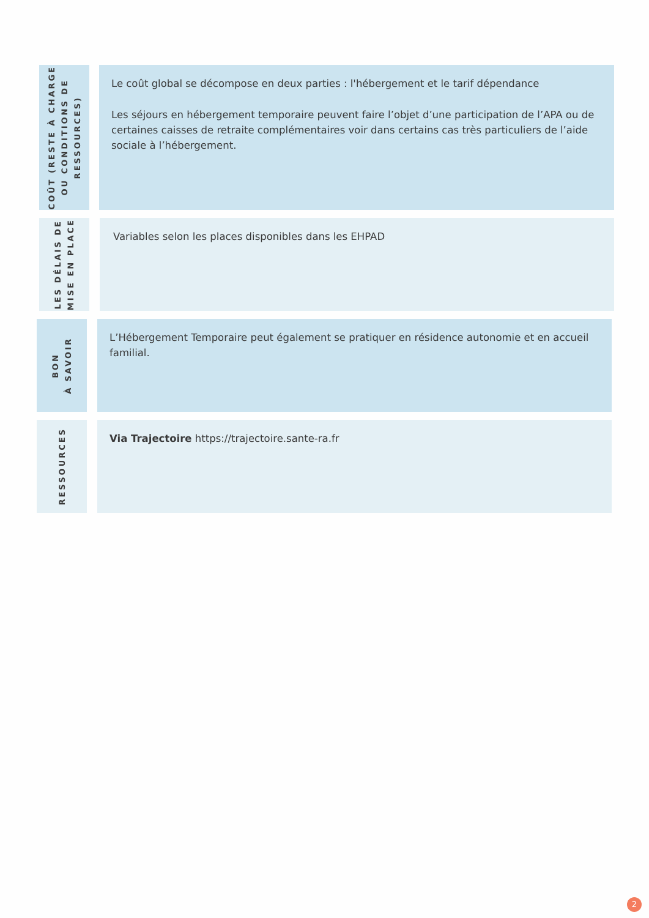COÛT (RESTE À CHARGE OU CONDITIONS DE RESSOURCES)
Le coût global se décompose en deux parties : l'hébergement et le tarif dépendance
Les séjours en hébergement temporaire peuvent faire l’objet d’une participation de l’APA ou de certaines caisses de retraite complémentaires voir dans certains cas très particuliers de l’aide sociale à l’hébergement.
LES DÉLAIS DE MISE EN PLACE
Variables selon les places disponibles dans les EHPAD
BON
À SAVOIR
L’Hébergement Temporaire peut également se pratiquer en résidence autonomie et en accueil familial.
RESSOURCES
Via Trajectoire https://trajectoire.sante-ra.fr
2